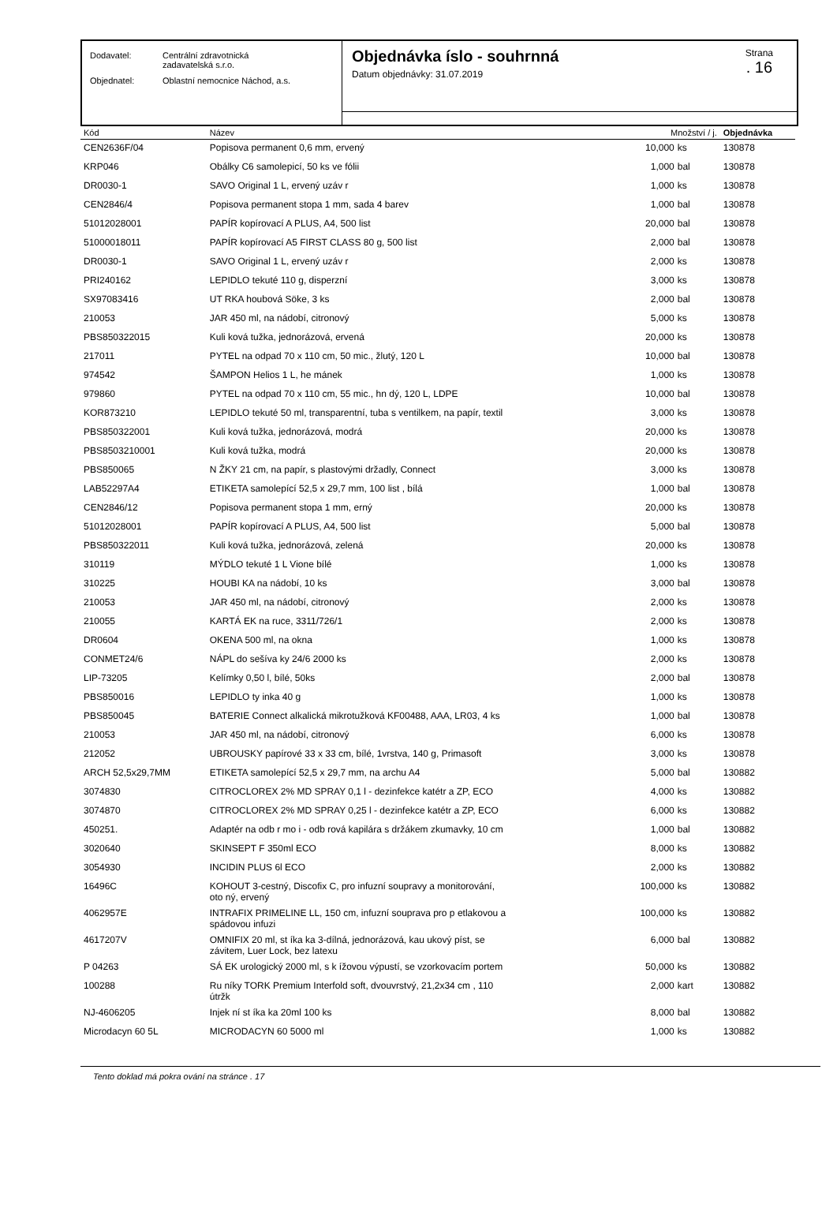Dodavatel: Centrální zdravotnická
zadavatelská s.r.o.
Objednatel: Oblastní nemocnice Náchod, a.s.
Objednávka íslo - souhrnná
Datum objednávky: 31.07.2019
Strana. 16
| Kód | Název | Množství / j. | | Objednávka |
| --- | --- | --- | --- | --- |
| CEN2636F/04 | Popisova permanent 0,6 mm, ervený | 10,000 | ks | 130878 |
| KRP046 | Obálky C6 samolepicí, 50 ks ve fólii | 1,000 | bal | 130878 |
| DR0030-1 | SAVO Original 1 L, ervený uzáv r | 1,000 | ks | 130878 |
| CEN2846/4 | Popisova permanent stopa 1 mm, sada 4 barev | 1,000 | bal | 130878 |
| 51012028001 | PAPÍR kopírovací A PLUS, A4, 500 list | 20,000 | bal | 130878 |
| 51000018011 | PAPÍR kopírovací A5 FIRST CLASS 80 g, 500 list | 2,000 | bal | 130878 |
| DR0030-1 | SAVO Original 1 L, ervený uzáv r | 2,000 | ks | 130878 |
| PRI240162 | LEPIDLO tekuté 110 g, disperzní | 3,000 | ks | 130878 |
| SX97083416 | UT RKA houbová Söke, 3 ks | 2,000 | bal | 130878 |
| 210053 | JAR 450 ml, na nádobí, citronový | 5,000 | ks | 130878 |
| PBS850322015 | Kuli ková tužka, jednorázová, ervená | 20,000 | ks | 130878 |
| 217011 | PYTEL na odpad 70 x 110 cm, 50 mic., žlutý, 120 L | 10,000 | bal | 130878 |
| 974542 | ŠAMPON Helios 1 L, he mánek | 1,000 | ks | 130878 |
| 979860 | PYTEL na odpad 70 x 110 cm, 55 mic., hn dý, 120 L, LDPE | 10,000 | bal | 130878 |
| KOR873210 | LEPIDLO tekuté 50 ml, transparentní, tuba s ventilkem, na papír, textil | 3,000 | ks | 130878 |
| PBS850322001 | Kuli ková tužka, jednorázová, modrá | 20,000 | ks | 130878 |
| PBS8503210001 | Kuli ková tužka, modrá | 20,000 | ks | 130878 |
| PBS850065 | N ŽKY 21 cm, na papír, s plastovými držadly, Connect | 3,000 | ks | 130878 |
| LAB52297A4 | ETIKETA samolepící 52,5 x 29,7 mm, 100 list , bílá | 1,000 | bal | 130878 |
| CEN2846/12 | Popisova permanent stopa 1 mm, erný | 20,000 | ks | 130878 |
| 51012028001 | PAPÍR kopírovací A PLUS, A4, 500 list | 5,000 | bal | 130878 |
| PBS850322011 | Kuli ková tužka, jednorázová, zelená | 20,000 | ks | 130878 |
| 310119 | MÝDLO tekuté 1 L Vione bílé | 1,000 | ks | 130878 |
| 310225 | HOUBI KA na nádobí, 10 ks | 3,000 | bal | 130878 |
| 210053 | JAR 450 ml, na nádobí, citronový | 2,000 | ks | 130878 |
| 210055 | KARTÁ EK na ruce, 3311/726/1 | 2,000 | ks | 130878 |
| DR0604 | OKENA 500 ml, na okna | 1,000 | ks | 130878 |
| CONMET24/6 | NÁPL do sešíva ky 24/6 2000 ks | 2,000 | ks | 130878 |
| LIP-73205 | Kelímky 0,50 l, bílé, 50ks | 2,000 | bal | 130878 |
| PBS850016 | LEPIDLO ty inka 40 g | 1,000 | ks | 130878 |
| PBS850045 | BATERIE Connect alkalická mikrotužková KF00488, AAA, LR03, 4 ks | 1,000 | bal | 130878 |
| 210053 | JAR 450 ml, na nádobí, citronový | 6,000 | ks | 130878 |
| 212052 | UBROUSKY papírové 33 x 33 cm, bílé, 1vrstva, 140 g, Primasoft | 3,000 | ks | 130878 |
| ARCH 52,5x29,7MM | ETIKETA samolepící 52,5 x 29,7 mm, na archu A4 | 5,000 | bal | 130882 |
| 3074830 | CITROCLOREX 2% MD SPRAY 0,1 l - dezinfekce katétr a ZP, ECO | 4,000 | ks | 130882 |
| 3074870 | CITROCLOREX 2% MD SPRAY 0,25 l - dezinfekce katétr a ZP, ECO | 6,000 | ks | 130882 |
| 450251. | Adaptér na odb r mo i - odb rová kapilára s držákem zkumavky, 10 cm | 1,000 | bal | 130882 |
| 3020640 | SKINSEPT F 350ml ECO | 8,000 | ks | 130882 |
| 3054930 | INCIDIN PLUS 6l ECO | 2,000 | ks | 130882 |
| 16496C | KOHOUT 3-cestný, Discofix C, pro infuzní soupravy a monitorování, oto ný, ervený | 100,000 | ks | 130882 |
| 4062957E | INTRAFIX PRIMELINE LL, 150 cm, infuzní souprava pro p etlakovou a spádovou infuzi | 100,000 | ks | 130882 |
| 4617207V | OMNIFIX 20 ml, st íka ka 3-dílná, jednorázová, kau ukový píst, se závitem, Luer Lock, bez latexu | 6,000 | bal | 130882 |
| P 04263 | SÁ EK urologický 2000 ml, s k ížovou výpustí, se vzorkovacím portem | 50,000 | ks | 130882 |
| 100288 | Ru níky TORK Premium Interfold soft, dvouvrstvý, 21,2x34 cm , 110 útržk | 2,000 | kart | 130882 |
| NJ-4606205 | Injek ní st íka ka 20ml 100 ks | 8,000 | bal | 130882 |
| Microdacyn 60 5L | MICRODACYN 60 5000 ml | 1,000 | ks | 130882 |
Tento doklad má pokra ování na stránce . 17